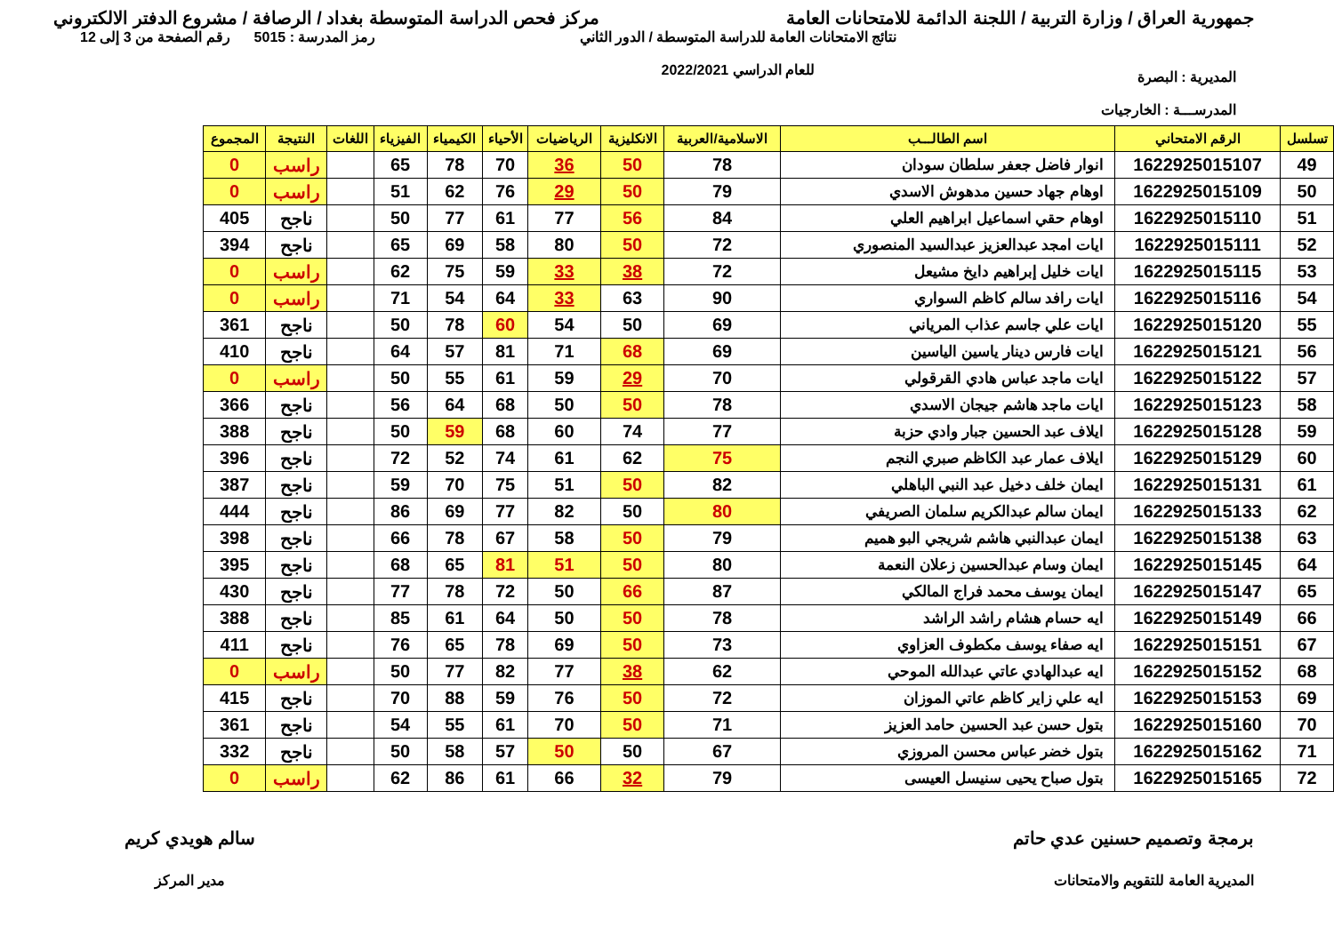جمهورية العراق / وزارة التربية / اللجنة الدائمة للامتحانات العامة
مركز فحص الدراسة المتوسطة بغداد / الرصافة / مشروع الدفتر الالكتروني
المديرية : البصرة
المدرســـة : الخارجيات
نتائج الامتحانات العامة للدراسة المتوسطة / الدور الثاني
للعام الدراسي 2022/2021
رمز المدرسة : 5015 رقم الصفحة من 3 إلى 12
| تسلسل | الرقم الامتحاني | اسم الطالـــب | الاسلامية/العربية | الانكليزية | الرياضيات | الأحياء | الكيمياء | الفيزياء | اللغات | النتيجة | المجموع |
| --- | --- | --- | --- | --- | --- | --- | --- | --- | --- | --- | --- |
| 49 | 1622925015107 | انوار فاضل جعفر سلطان سودان | 78 | 50 | 36 | 70 | 78 | 65 | | راسب | 0 |
| 50 | 1622925015109 | اوهام جهاد حسين مدهوش الاسدي | 79 | 50 | 29 | 76 | 62 | 51 | | راسب | 0 |
| 51 | 1622925015110 | اوهام حقي اسماعيل ابراهيم العلي | 84 | 56 | 77 | 61 | 77 | 50 | | ناجح | 405 |
| 52 | 1622925015111 | ايات امجد عبدالعزيز عبدالسيد المنصوري | 72 | 50 | 80 | 58 | 69 | 65 | | ناجح | 394 |
| 53 | 1622925015115 | ايات خليل إبراهيم دايخ مشيعل | 72 | 38 | 33 | 59 | 75 | 62 | | راسب | 0 |
| 54 | 1622925015116 | ايات رافد سالم كاظم السواري | 90 | 63 | 33 | 64 | 54 | 71 | | راسب | 0 |
| 55 | 1622925015120 | ايات علي جاسم عذاب المرياني | 69 | 50 | 54 | 60 | 78 | 50 | | ناجح | 361 |
| 56 | 1622925015121 | ايات فارس دينار ياسين الياسين | 69 | 68 | 71 | 81 | 57 | 64 | | ناجح | 410 |
| 57 | 1622925015122 | ايات ماجد عباس هادي القرقولي | 70 | 29 | 59 | 61 | 55 | 50 | | راسب | 0 |
| 58 | 1622925015123 | ايات ماجد هاشم جيجان الاسدي | 78 | 50 | 50 | 68 | 64 | 56 | | ناجح | 366 |
| 59 | 1622925015128 | ايلاف عبد الحسين جبار وادي حزبة | 77 | 74 | 60 | 68 | 59 | 50 | | ناجح | 388 |
| 60 | 1622925015129 | ايلاف عمار عبد الكاظم صبري النجم | 75 | 62 | 61 | 74 | 52 | 72 | | ناجح | 396 |
| 61 | 1622925015131 | ايمان خلف دخيل عبد النبي الباهلي | 82 | 50 | 51 | 75 | 70 | 59 | | ناجح | 387 |
| 62 | 1622925015133 | ايمان سالم عبدالكريم سلمان الصريفي | 80 | 50 | 82 | 77 | 69 | 86 | | ناجح | 444 |
| 63 | 1622925015138 | ايمان عبدالنبي هاشم شريجي البو هميم | 79 | 50 | 58 | 67 | 78 | 66 | | ناجح | 398 |
| 64 | 1622925015145 | ايمان وسام عبدالحسين زعلان النعمة | 80 | 50 | 51 | 81 | 65 | 68 | | ناجح | 395 |
| 65 | 1622925015147 | ايمان يوسف محمد فراج المالكي | 87 | 66 | 50 | 72 | 78 | 77 | | ناجح | 430 |
| 66 | 1622925015149 | ايه حسام هشام راشد الراشد | 78 | 50 | 50 | 64 | 61 | 85 | | ناجح | 388 |
| 67 | 1622925015151 | ايه صفاء يوسف مكطوف العزاوي | 73 | 50 | 69 | 78 | 65 | 76 | | ناجح | 411 |
| 68 | 1622925015152 | ايه عبدالهادي عاتي عبدالله الموحي | 62 | 38 | 77 | 82 | 77 | 50 | | راسب | 0 |
| 69 | 1622925015153 | ايه علي زاير كاظم عاتي الموزان | 72 | 50 | 76 | 59 | 88 | 70 | | ناجح | 415 |
| 70 | 1622925015160 | بتول حسن عبد الحسين حامد العزيز | 71 | 50 | 70 | 61 | 55 | 54 | | ناجح | 361 |
| 71 | 1622925015162 | بتول خضر عباس محسن المروزي | 67 | 50 | 50 | 57 | 58 | 50 | | ناجح | 332 |
| 72 | 1622925015165 | بتول صباح يحيى سنيسل العيسى | 79 | 32 | 66 | 61 | 86 | 62 | | راسب | 0 |
برمجة وتصميم حسنين عدي حاتم
المديرية العامة للتقويم والامتحانات
سالم هويدي كريم
مدير المركز